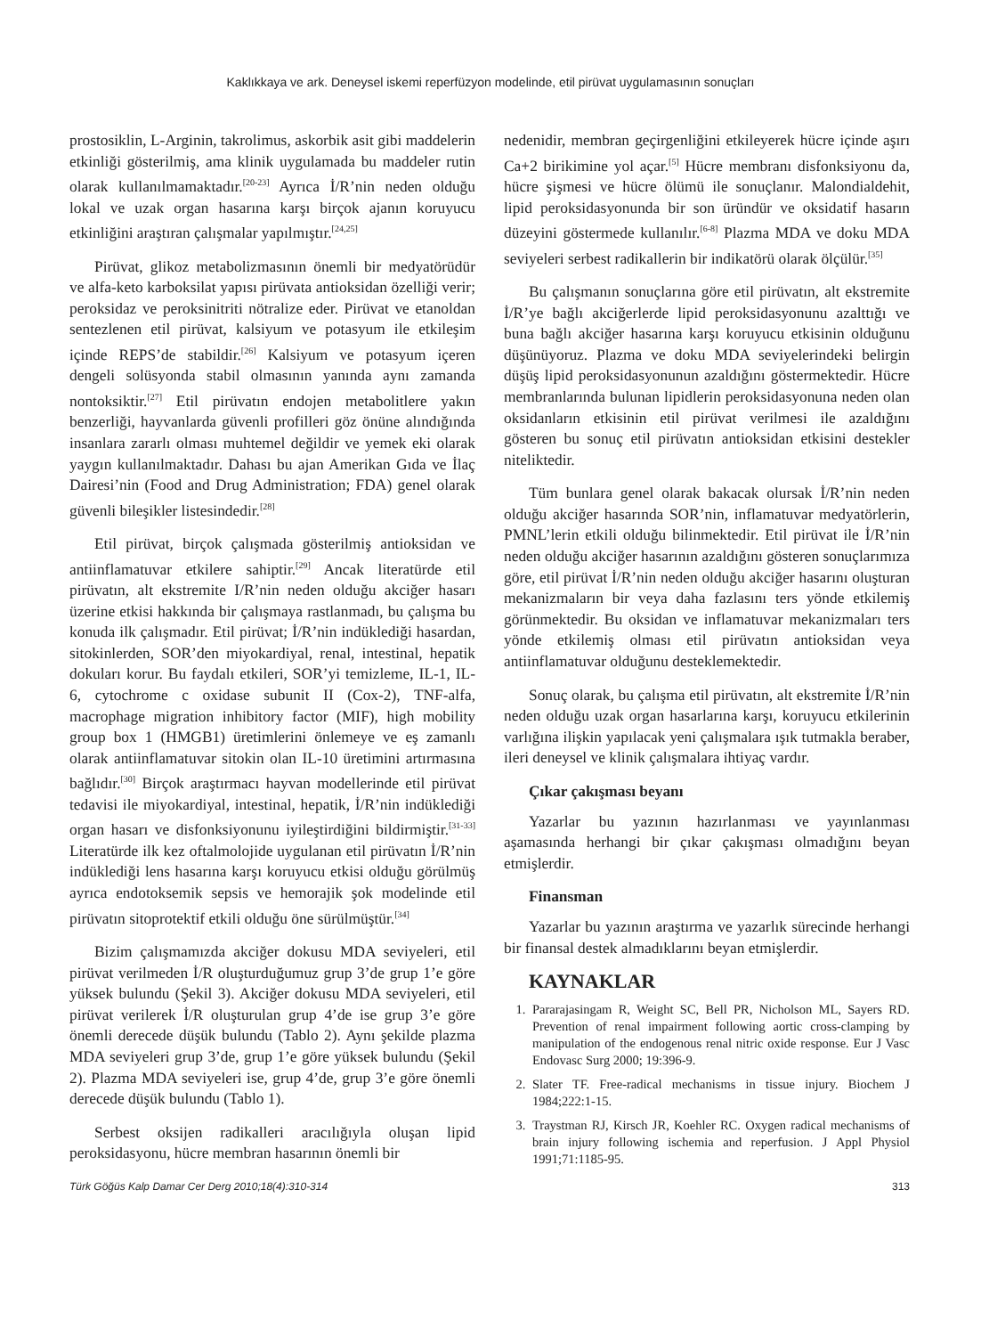Kaklıkkaya ve ark. Deneysel iskemi reperfüzyon modelinde, etil pirüvat uygulamasının sonuçları
prostosiklin, L-Arginin, takrolimus, askorbik asit gibi maddelerin etkinliği gösterilmiş, ama klinik uygulamada bu maddeler rutin olarak kullanılmamaktadır.<sup>[20-23]</sup> Ayrıca İ/R’nin neden olduğu lokal ve uzak organ hasarına karşı birçok ajanın koruyucu etkinliğini araştıran çalışmalar yapılmıştır.<sup>[24,25]</sup>
Pirüvat, glikoz metabolizmasının önemli bir medyatörüdür ve alfa-keto karboksilat yapısı pirüvata antioksidan özelliği verir; peroksidaz ve peroksinitriti nötralize eder. Pirüvat ve etanoldan sentezlenen etil pirüvat, kalsiyum ve potasyum ile etkileşim içinde REPS’de stabildir.<sup>[26]</sup> Kalsiyum ve potasyum içeren dengeli solüsyonda stabil olmasının yanında aynı zamanda nontoksiktir.<sup>[27]</sup> Etil pirüvatın endojen metabolitlere yakın benzerliği, hayvanlarda güvenli profilleri göz önüne alındığında insanlara zararlı olması muhtemel değildir ve yemek eki olarak yaygın kullanılmaktadır. Dahası bu ajan Amerikan Gıda ve İlaç Dairesi’nin (Food and Drug Administration; FDA) genel olarak güvenli bileşikler listesindedir.<sup>[28]</sup>
Etil pirüvat, birçok çalışmada gösterilmiş antioksidan ve antiinflamatuvar etkilere sahiptir.<sup>[29]</sup> Ancak literatürde etil pirüvatın, alt ekstremite I/R’nin neden olduğu akciğer hasarı üzerine etkisi hakkında bir çalışmaya rastlanmadı, bu çalışma bu konuda ilk çalışmadır. Etil pirüvat; İ/R’nin indüklediği hasardan, sitokinlerden, SOR’den miyokardiyal, renal, intestinal, hepatik dokuları korur. Bu faydalı etkileri, SOR’yi temizleme, IL-1, IL-6, cytochrome c oxidase subunit II (Cox-2), TNF-alfa, macrophage migration inhibitory factor (MIF), high mobility group box 1 (HMGB1) üretimlerini önlemeye ve eş zamanlı olarak antiinflamatuvar sitokin olan IL-10 üretimini artırmasına bağlıdır.<sup>[30]</sup> Birçok araştırmacı hayvan modellerinde etil pirüvat tedavisi ile miyokardiyal, intestinal, hepatik, İ/R’nin indüklediği organ hasarı ve disfonksiyonunu iyileştirdiğini bildirmiştir.<sup>[31-33]</sup> Literatürde ilk kez oftalmolojide uygulanan etil pirüvatın İ/R’nin indüklediği lens hasarına karşı koruyucu etkisi olduğu görülmüş ayrıca endotoksemik sepsis ve hemorajik şok modelinde etil pirüvatın sitoprotektif etkili olduğu öne sürülmüştür.<sup>[34]</sup>
Bizim çalışmamızda akciğer dokusu MDA seviyeleri, etil pirüvat verilmeden İ/R oluşturduğumuz grup 3’de grup 1’e göre yüksek bulundu (Şekil 3). Akciğer dokusu MDA seviyeleri, etil pirüvat verilerek İ/R oluşturulan grup 4’de ise grup 3’e göre önemli derecede düşük bulundu (Tablo 2). Aynı şekilde plazma MDA seviyeleri grup 3’de, grup 1’e göre yüksek bulundu (Şekil 2). Plazma MDA seviyeleri ise, grup 4’de, grup 3’e göre önemli derecede düşük bulundu (Tablo 1).
Serbest oksijen radikalleri aracılığıyla oluşan lipid peroksidasyonu, hücre membran hasarının önemli bir
nedenidir, membran geçirgenliğini etkileyerek hücre içinde aşırı Ca+2 birikimine yol açar.<sup>[5]</sup> Hücre membranı disfonksiyonu da, hücre şişmesi ve hücre ölümü ile sonuçlanır. Malondialdehit, lipid peroksidasyonunda bir son üründür ve oksidatif hasarın düzeyini göstermede kullanılır.<sup>[6-8]</sup> Plazma MDA ve doku MDA seviyeleri serbest radikallerin bir indikatörü olarak ölçülür.<sup>[35]</sup>
Bu çalışmanın sonuçlarına göre etil pirüvatın, alt ekstremite İ/R’ye bağlı akciğerlerde lipid peroksidasyonunu azalttığı ve buna bağlı akciğer hasarına karşı koruyucu etkisinin olduğunu düşünüyoruz. Plazma ve doku MDA seviyelerindeki belirgin düşüş lipid peroksidasyonunun azaldığını göstermektedir. Hücre membranlarında bulunan lipidlerin peroksidasyonuna neden olan oksidanların etkisinin etil pirüvat verilmesi ile azaldığını gösteren bu sonuç etil pirüvatın antioksidan etkisini destekler niteliktedir.
Tüm bunlara genel olarak bakacak olursak İ/R’nin neden olduğu akciğer hasarında SOR’nin, inflamatuvar medyatörlerin, PMNL’lerin etkili olduğu bilinmektedir. Etil pirüvat ile İ/R’nin neden olduğu akciğer hasarının azaldığını gösteren sonuçlarımıza göre, etil pirüvat İ/R’nin neden olduğu akciğer hasarını oluşturan mekanizmaların bir veya daha fazlasını ters yönde etkilemiş görünmektedir. Bu oksidan ve inflamatuvar mekanizmaları ters yönde etkilemiş olması etil pirüvatın antioksidan veya antiinflamatuvar olduğunu desteklemektedir.
Sonuç olarak, bu çalışma etil pirüvatın, alt ekstremite İ/R’nin neden olduğu uzak organ hasarlarına karşı, koruyucu etkilerinin varlığına ilişkin yapılacak yeni çalışmalara ışık tutmakla beraber, ileri deneysel ve klinik çalışmalara ihtiyaç vardır.
Çıkar çakışması beyanı
Yazarlar bu yazının hazırlanması ve yayınlanması aşamasında herhangi bir çıkar çakışması olmadığını beyan etmişlerdir.
Finansman
Yazarlar bu yazının araştırma ve yazarlık sürecinde herhangi bir finansal destek almadıklarını beyan etmişlerdir.
KAYNAKLAR
1. Pararajasingam R, Weight SC, Bell PR, Nicholson ML, Sayers RD. Prevention of renal impairment following aortic cross-clamping by manipulation of the endogenous renal nitric oxide response. Eur J Vasc Endovasc Surg 2000; 19:396-9.
2. Slater TF. Free-radical mechanisms in tissue injury. Biochem J 1984;222:1-15.
3. Traystman RJ, Kirsch JR, Koehler RC. Oxygen radical mechanisms of brain injury following ischemia and reperfusion. J Appl Physiol 1991;71:1185-95.
Türk Göğüs Kalp Damar Cer Derg 2010;18(4):310-314 313